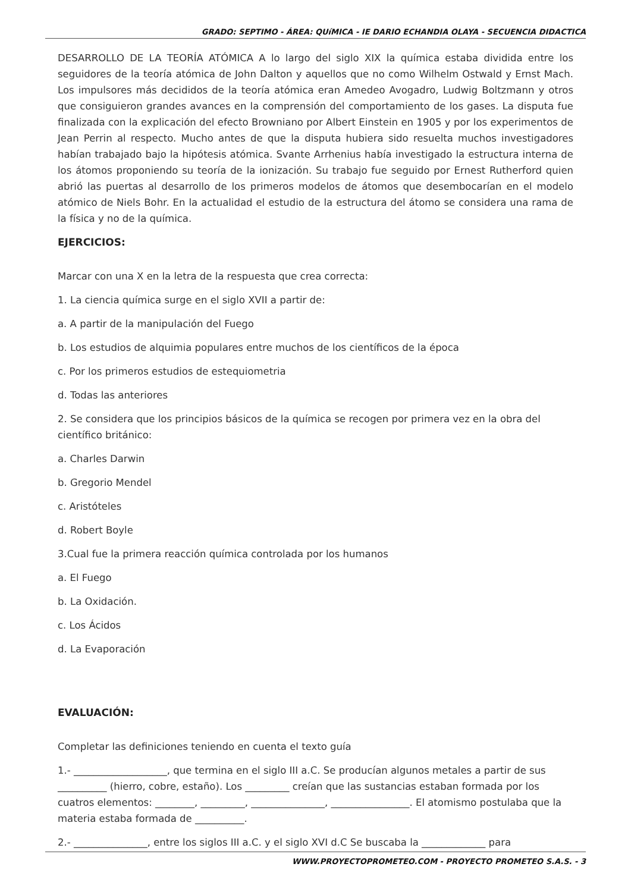GRADO: SEPTIMO - ÁREA: QUíMICA - IE DARIO ECHANDIA OLAYA - SECUENCIA DIDACTICA
DESARROLLO DE LA TEORÍA ATÓMICA A lo largo del siglo XIX la química estaba dividida entre los seguidores de la teoría atómica de John Dalton y aquellos que no como Wilhelm Ostwald y Ernst Mach. Los impulsores más decididos de la teoría atómica eran Amedeo Avogadro, Ludwig Boltzmann y otros que consiguieron grandes avances en la comprensión del comportamiento de los gases. La disputa fue finalizada con la explicación del efecto Browniano por Albert Einstein en 1905 y por los experimentos de Jean Perrin al respecto. Mucho antes de que la disputa hubiera sido resuelta muchos investigadores habían trabajado bajo la hipótesis atómica. Svante Arrhenius había investigado la estructura interna de los átomos proponiendo su teoría de la ionización. Su trabajo fue seguido por Ernest Rutherford quien abrió las puertas al desarrollo de los primeros modelos de átomos que desembocarían en el modelo atómico de Niels Bohr. En la actualidad el estudio de la estructura del átomo se considera una rama de la física y no de la química.
EJERCICIOS:
Marcar con una X en la letra de la respuesta que crea correcta:
1. La ciencia química surge en el siglo XVII a partir de:
a. A partir de la manipulación del Fuego
b. Los estudios de alquimia populares entre muchos de los científicos de la época
c. Por los primeros estudios de estequiometria
d. Todas las anteriores
2. Se considera que los principios básicos de la química se recogen por primera vez en la obra del científico británico:
a. Charles Darwin
b. Gregorio Mendel
c. Aristóteles
d. Robert Boyle
3.Cual fue la primera reacción química controlada por los humanos
a. El Fuego
b. La Oxidación.
c. Los Ácidos
d. La Evaporación
EVALUACIÓN:
Completar las definiciones teniendo en cuenta el texto guía
1.- ___________________, que termina en el siglo III a.C. Se producían algunos metales a partir de sus __________ (hierro, cobre, estaño). Los _________ creían que las sustancias estaban formada por los cuatros elementos: ________, _________, _______________, ________________. El atomismo postulaba que la materia estaba formada de __________.
2.- _______________, entre los siglos III a.C. y el siglo XVI d.C Se buscaba la _____________ para
WWW.PROYECTOPROMETEO.COM - PROYECTO PROMETEO S.A.S. - 3